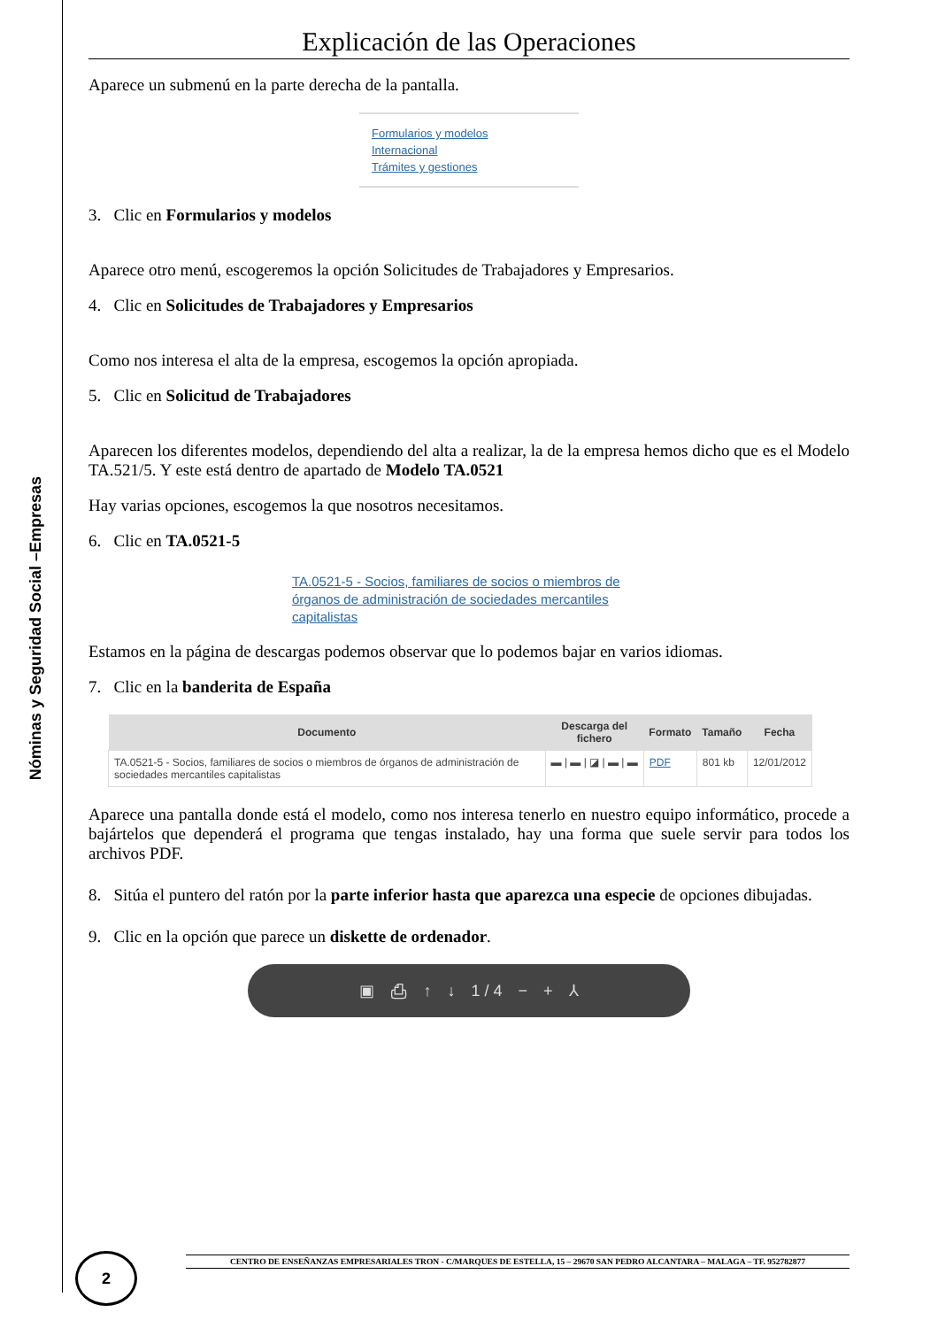Nóminas y Seguridad Social –Empresas
Explicación de las Operaciones
Aparece un submenú en la parte derecha de la pantalla.
Formularios y modelos
Internacional
Trámites y gestiones
3. Clic en Formularios y modelos
Aparece otro menú, escogeremos la opción Solicitudes de Trabajadores y Empresarios.
4. Clic en Solicitudes de Trabajadores y Empresarios
Como nos interesa el alta de la empresa, escogemos la opción apropiada.
5. Clic en Solicitud de Trabajadores
Aparecen los diferentes modelos, dependiendo del alta a realizar, la de la empresa hemos dicho que es el Modelo TA.521/5. Y este está dentro de apartado de Modelo TA.0521
Hay varias opciones, escogemos la que nosotros necesitamos.
6. Clic en TA.0521-5
TA.0521-5 - Socios, familiares de socios o miembros de órganos de administración de sociedades mercantiles capitalistas
Estamos en la página de descargas podemos observar que lo podemos bajar en varios idiomas.
7. Clic en la banderita de España
| Documento | Descarga del fichero | Formato | Tamaño | Fecha |
| --- | --- | --- | --- | --- |
| TA.0521-5 - Socios, familiares de socios o miembros de órganos de administración de sociedades mercantiles capitalistas | ▬ / ▬ / ◪ / ▬ / ▬ | PDF | 801 kb | 12/01/2012 |
Aparece una pantalla donde está el modelo, como nos interesa tenerlo en nuestro equipo informático, procede a bajártelos que dependerá el programa que tengas instalado, hay una forma que suele servir para todos los archivos PDF.
8. Sitúa el puntero del ratón por la parte inferior hasta que aparezca una especie de opciones dibujadas.
9. Clic en la opción que parece un diskette de ordenador.
▣ ⎙ ↑ ↓ 1 / 4 − + ⅄
CENTRO DE ENSEÑANZAS EMPRESARIALES TRON - C/MARQUES DE ESTELLA, 15 – 29670 SAN PEDRO ALCANTARA – MALAGA – TF. 952782877
2